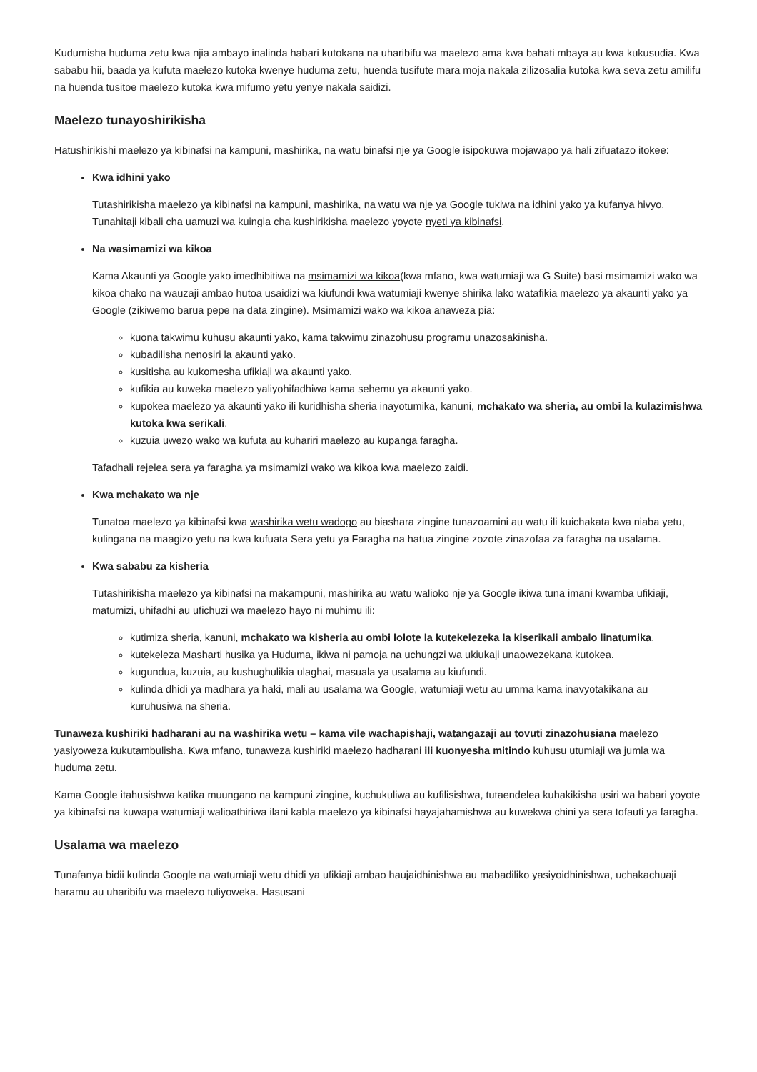Kudumisha huduma zetu kwa njia ambayo inalinda habari kutokana na uharibifu wa maelezo ama kwa bahati mbaya au kwa kukusudia. Kwa sababu hii, baada ya kufuta maelezo kutoka kwenye huduma zetu, huenda tusifute mara moja nakala zilizosalia kutoka kwa seva zetu amilifu na huenda tusitoe maelezo kutoka kwa mifumo yetu yenye nakala saidizi.
Maelezo tunayoshirikisha
Hatushirikishi maelezo ya kibinafsi na kampuni, mashirika, na watu binafsi nje ya Google isipokuwa mojawapo ya hali zifuatazo itokee:
Kwa idhini yako
Tutashirikisha maelezo ya kibinafsi na kampuni, mashirika, na watu wa nje ya Google tukiwa na idhini yako ya kufanya hivyo. Tunahitaji kibali cha uamuzi wa kuingia cha kushirikisha maelezo yoyote nyeti ya kibinafsi.
Na wasimamizi wa kikoa
Kama Akaunti ya Google yako imedhibitiwa na msimamizi wa kikoa(kwa mfano, kwa watumiaji wa G Suite) basi msimamizi wako wa kikoa chako na wauzaji ambao hutoa usaidizi wa kiufundi kwa watumiaji kwenye shirika lako watafikia maelezo ya akaunti yako ya Google (zikiwemo barua pepe na data zingine). Msimamizi wako wa kikoa anaweza pia:
kuona takwimu kuhusu akaunti yako, kama takwimu zinazohusu programu unazosakinisha.
kubadilisha nenosiri la akaunti yako.
kusitisha au kukomesha ufikiaji wa akaunti yako.
kufikia au kuweka maelezo yaliyohifadhiwa kama sehemu ya akaunti yako.
kupokea maelezo ya akaunti yako ili kuridhisha sheria inayotumika, kanuni, mchakato wa sheria, au ombi la kulazimishwa kutoka kwa serikali.
kuzuia uwezo wako wa kufuta au kuhariri maelezo au kupanga faragha.
Tafadhali rejelea sera ya faragha ya msimamizi wako wa kikoa kwa maelezo zaidi.
Kwa mchakato wa nje
Tunatoa maelezo ya kibinafsi kwa washirika wetu wadogo au biashara zingine tunazoamini au watu ili kuichakata kwa niaba yetu, kulingana na maagizo yetu na kwa kufuata Sera yetu ya Faragha na hatua zingine zozote zinazofaa za faragha na usalama.
Kwa sababu za kisheria
Tutashirikisha maelezo ya kibinafsi na makampuni, mashirika au watu walioko nje ya Google ikiwa tuna imani kwamba ufikiaji, matumizi, uhifadhi au ufichuzi wa maelezo hayo ni muhimu ili:
kutimiza sheria, kanuni, mchakato wa kisheria au ombi lolote la kutekelezeka la kiserikali ambalo linatumika.
kutekeleza Masharti husika ya Huduma, ikiwa ni pamoja na uchungzi wa ukiukaji unaowezekana kutokea.
kugundua, kuzuia, au kushughulikia ulaghai, masuala ya usalama au kiufundi.
kulinda dhidi ya madhara ya haki, mali au usalama wa Google, watumiaji wetu au umma kama inavyotakikana au kuruhusiwa na sheria.
Tunaweza kushiriki hadharani au na washirika wetu – kama vile wachapishaji, watangazaji au tovuti zinazohusiana maelezo yasiyoweza kukutambulisha. Kwa mfano, tunaweza kushiriki maelezo hadharani ili kuonyesha mitindo kuhusu utumiaji wa jumla wa huduma zetu.
Kama Google itahusishwa katika muungano na kampuni zingine, kuchukuliwa au kufilisishwa, tutaendelea kuhakikisha usiri wa habari yoyote ya kibinafsi na kuwapa watumiaji walioathiriwa ilani kabla maelezo ya kibinafsi hayajahamishwa au kuwekwa chini ya sera tofauti ya faragha.
Usalama wa maelezo
Tunafanya bidii kulinda Google na watumiaji wetu dhidi ya ufikiaji ambao haujaidhinishwa au mabadiliko yasiyoidhinishwa, uchakachuaji haramu au uharibifu wa maelezo tuliyoweka. Hasusani